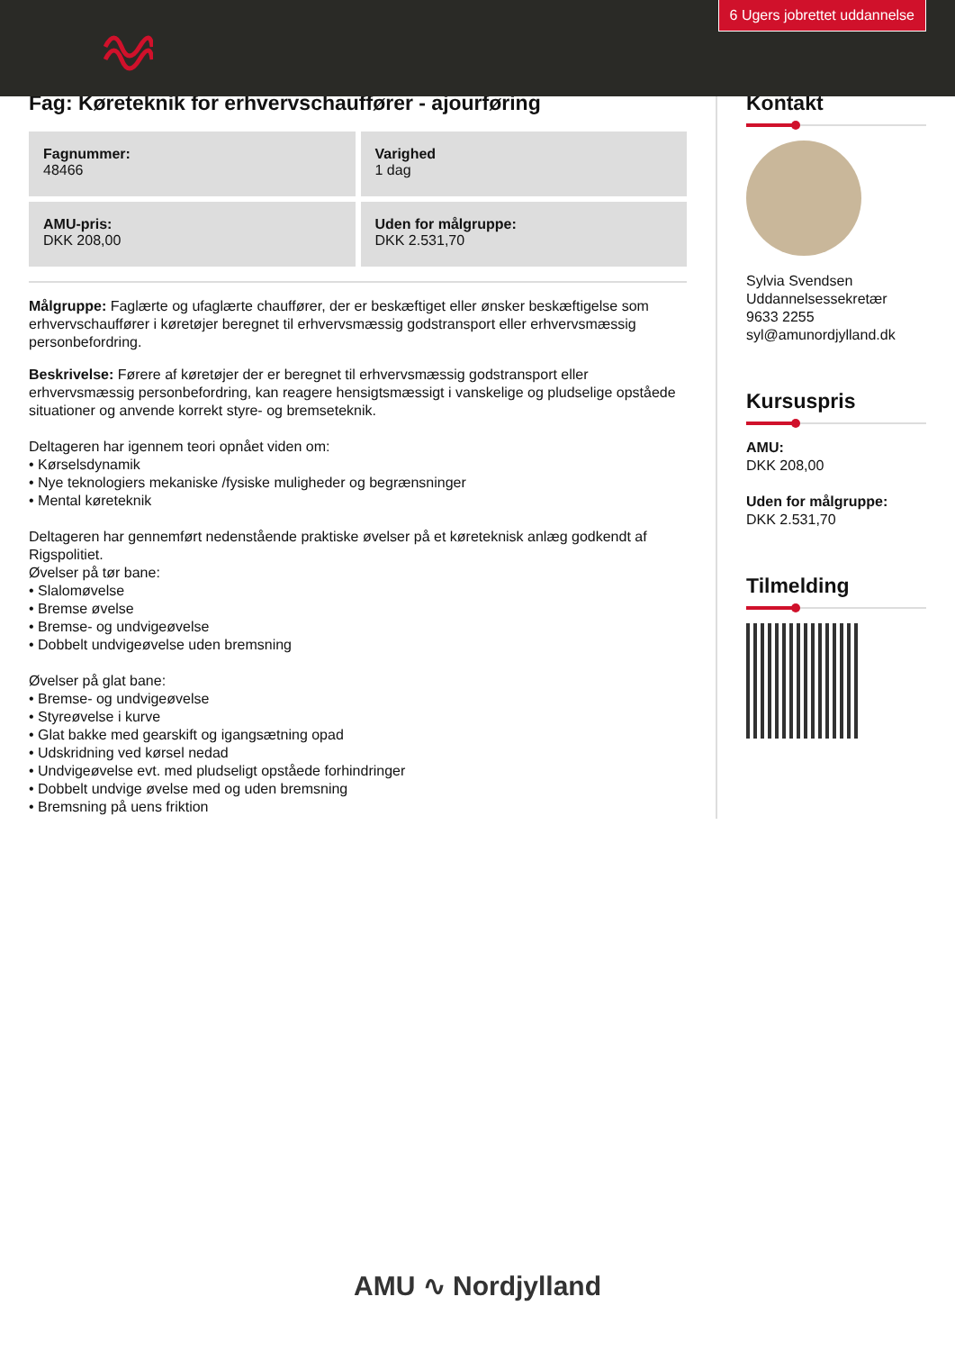6 Ugers jobrettet uddannelse
Fag: Køreteknik for erhvervschauffører - ajourføring
Fagnummer:
48466
Varighed
1 dag
AMU-pris:
DKK 208,00
Uden for målgruppe:
DKK 2.531,70
Målgruppe: Faglærte og ufaglærte chauffører, der er beskæftiget eller ønsker beskæftigelse som erhvervschauffører i køretøjer beregnet til erhvervsmæssig godstransport eller erhvervsmæssig personbefordring.
Beskrivelse: Førere af køretøjer der er beregnet til erhvervsmæssig godstransport eller erhvervsmæssig personbefordring, kan reagere hensigtsmæssigt i vanskelige og pludselige opståede situationer og anvende korrekt styre- og bremseteknik.
Deltageren har igennem teori opnået viden om:
• Kørselsdynamik
• Nye teknologiers mekaniske /fysiske muligheder og begrænsninger
• Mental køreteknik
Deltageren har gennemført nedenstående praktiske øvelser på et køreteknisk anlæg godkendt af Rigspolitiet.
Øvelser på tør bane:
• Slalomøvelse
• Bremse øvelse
• Bremse- og undvigeøvelse
• Dobbelt undvigeøvelse uden bremsning
Øvelser på glat bane:
• Bremse- og undvigeøvelse
• Styreøvelse i kurve
• Glat bakke med gearskift og igangsætning opad
• Udskridning ved kørsel nedad
• Undvigeøvelse evt. med pludseligt opståede forhindringer
• Dobbelt undvige øvelse med og uden bremsning
• Bremsning på uens friktion
Kontakt
Sylvia Svendsen
Uddannelsessekretær
9633 2255
syl@amunordjylland.dk
Kursuspris
AMU:
DKK 208,00
Uden for målgruppe:
DKK 2.531,70
Tilmelding
AMU ∿ Nordjylland